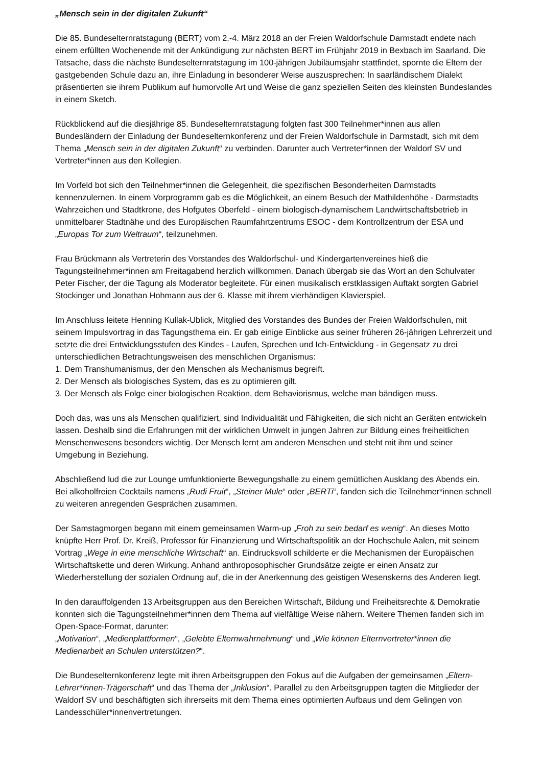„Mensch sein in der digitalen Zukunft“
Die 85. Bundeselternratstagung (BERT) vom 2.-4. März 2018 an der Freien Waldorfschule Darmstadt endete nach einem erfüllten Wochenende mit der Ankündigung zur nächsten BERT im Frühjahr 2019 in Bexbach im Saarland. Die Tatsache, dass die nächste Bundeselternratstagung im 100-jährigen Jubiläumsjahr stattfindet, spornte die Eltern der gastgebenden Schule dazu an, ihre Einladung in besonderer Weise auszusprechen: In saarländischem Dialekt präsentierten sie ihrem Publikum auf humorvolle Art und Weise die ganz speziellen Seiten des kleinsten Bundeslandes in einem Sketch.
Rückblickend auf die diesjährige 85. Bundeselternratstagung folgten fast 300 Teilnehmer*innen aus allen Bundesländern der Einladung der Bundeselternkonferenz und der Freien Waldorfschule in Darmstadt, sich mit dem Thema „Mensch sein in der digitalen Zukunft“ zu verbinden. Darunter auch Vertreter*innen der Waldorf SV und Vertreter*innen aus den Kollegien.
Im Vorfeld bot sich den Teilnehmer*innen die Gelegenheit, die spezifischen Besonderheiten Darmstadts kennenzulernen. In einem Vorprogramm gab es die Möglichkeit, an einem Besuch der Mathildenhöhe - Darmstadts Wahrzeichen und Stadtkrone, des Hofgutes Oberfeld - einem biologisch-dynamischem Landwirtschaftsbetrieb in unmittelbarer Stadtnähe und des Europäischen Raumfahrtzentrums ESOC - dem Kontrollzentrum der ESA und „Europas Tor zum Weltraum“, teilzunehmen.
Frau Brückmann als Vertreterin des Vorstandes des Waldorfschul- und Kindergartenvereines hieß die Tagungsteilnehmer*innen am Freitagabend herzlich willkommen. Danach übergab sie das Wort an den Schulvater Peter Fischer, der die Tagung als Moderator begleitete. Für einen musikalisch erstklassigen Auftakt sorgten Gabriel Stockinger und Jonathan Hohmann aus der 6. Klasse mit ihrem vierhändigen Klavierspiel.
Im Anschluss leitete Henning Kullak-Ublick, Mitglied des Vorstandes des Bundes der Freien Waldorfschulen, mit seinem Impulsvortrag in das Tagungsthema ein. Er gab einige Einblicke aus seiner früheren 26-jährigen Lehrerzeit und setzte die drei Entwicklungsstufen des Kindes - Laufen, Sprechen und Ich-Entwicklung - in Gegensatz zu drei unterschiedlichen Betrachtungsweisen des menschlichen Organismus:
1. Dem Transhumanismus, der den Menschen als Mechanismus begreift.
2. Der Mensch als biologisches System, das es zu optimieren gilt.
3. Der Mensch als Folge einer biologischen Reaktion, dem Behaviorismus, welche man bändigen muss.
Doch das, was uns als Menschen qualifiziert, sind Individualität und Fähigkeiten, die sich nicht an Geräten entwickeln lassen. Deshalb sind die Erfahrungen mit der wirklichen Umwelt in jungen Jahren zur Bildung eines freiheitlichen Menschenwesens besonders wichtig. Der Mensch lernt am anderen Menschen und steht mit ihm und seiner Umgebung in Beziehung.
Abschließend lud die zur Lounge umfunktionierte Bewegungshalle zu einem gemütlichen Ausklang des Abends ein. Bei alkoholfreien Cocktails namens „Rudi Fruit“, „Steiner Mule“ oder „BERTi“, fanden sich die Teilnehmer*innen schnell zu weiteren anregenden Gesprächen zusammen.
Der Samstagmorgen begann mit einem gemeinsamen Warm-up „Froh zu sein bedarf es wenig“. An dieses Motto knüpfte Herr Prof. Dr. Kreiß, Professor für Finanzierung und Wirtschaftspolitik an der Hochschule Aalen, mit seinem Vortrag „Wege in eine menschliche Wirtschaft“ an. Eindrucksvoll schilderte er die Mechanismen der Europäischen Wirtschaftskette und deren Wirkung. Anhand anthroposophischer Grundsätze zeigte er einen Ansatz zur Wiederherstellung der sozialen Ordnung auf, die in der Anerkennung des geistigen Wesenskerns des Anderen liegt.
In den darauffolgenden 13 Arbeitsgruppen aus den Bereichen Wirtschaft, Bildung und Freiheitsrechte & Demokratie konnten sich die Tagungsteilnehmer*innen dem Thema auf vielfältige Weise nähern. Weitere Themen fanden sich im Open-Space-Format, darunter:
„Motivation“, „Medienplattformen“, „Gelebte Elternwahrnehmung“ und „Wie können Elternvertreter*innen die Medienarbeit an Schulen unterstützen?“.
Die Bundeselternkonferenz legte mit ihren Arbeitsgruppen den Fokus auf die Aufgaben der gemeinsamen „Eltern-Lehrer*innen-Trägerschaft“ und das Thema der „Inklusion“. Parallel zu den Arbeitsgruppen tagten die Mitglieder der Waldorf SV und beschäftigten sich ihrerseits mit dem Thema eines optimierten Aufbaus und dem Gelingen von Landesschüler*innenvertretungen.